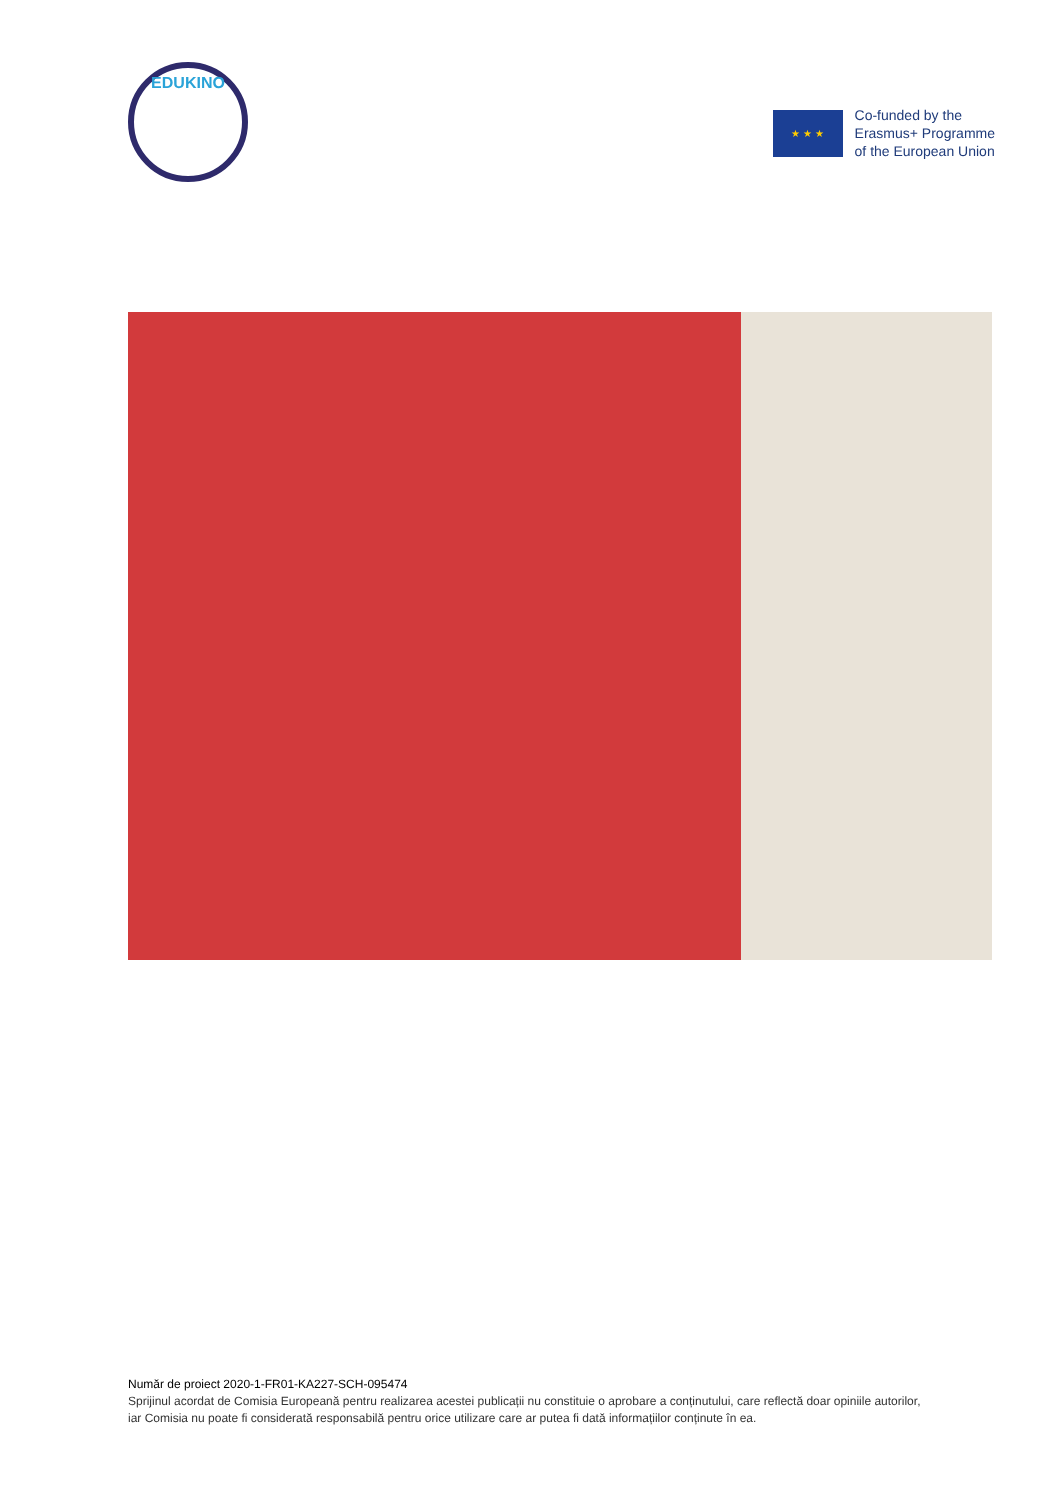EDUKINO
★ ★ ★
Co-funded by the
Erasmus+ Programme
of the European Union
Număr de proiect 2020-1-FR01-KA227-SCH-095474
Sprijinul acordat de Comisia Europeană pentru realizarea acestei publicații nu constituie o aprobare a conținutului, care reflectă doar opiniile autorilor, iar Comisia nu poate fi considerată responsabilă pentru orice utilizare care ar putea fi dată informațiilor conținute în ea.